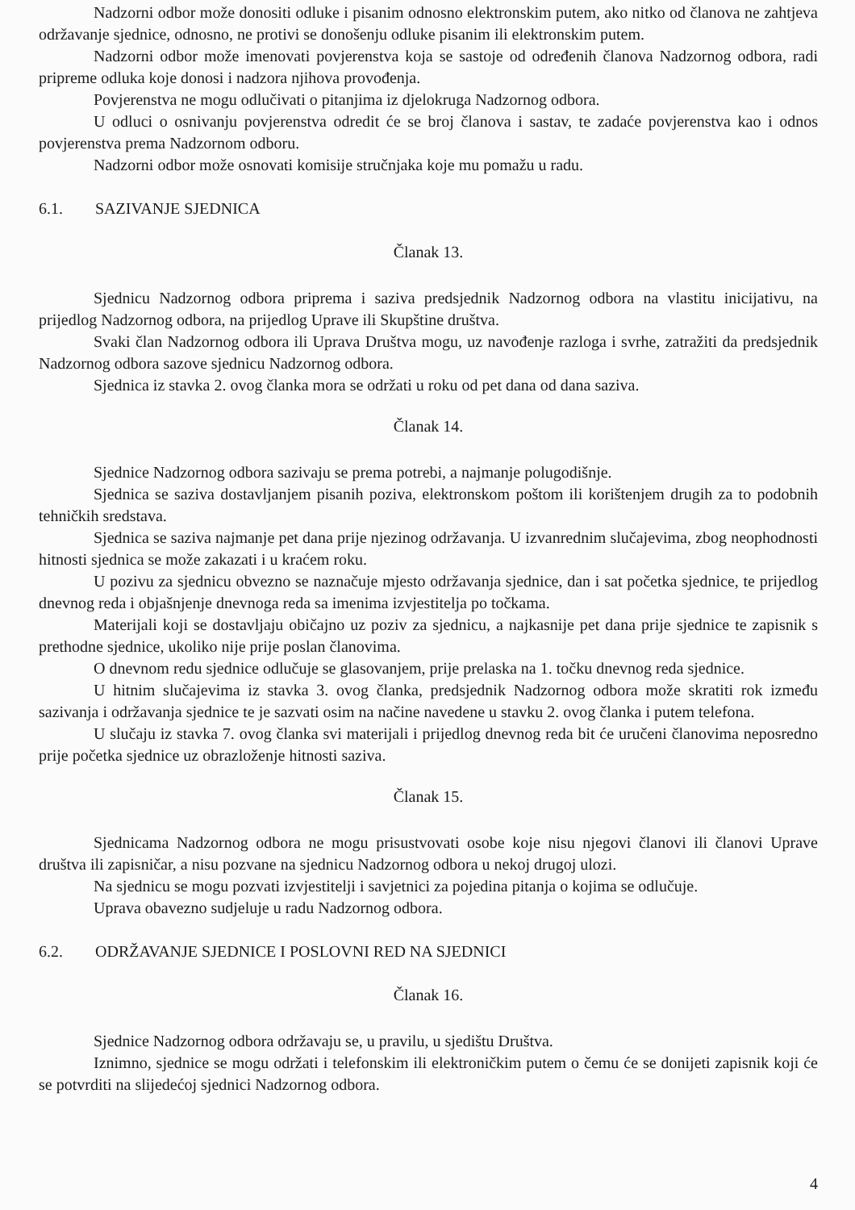Nadzorni odbor može donositi odluke i pisanim odnosno elektronskim putem, ako nitko od članova ne zahtjeva održavanje sjednice, odnosno, ne protivi se donošenju odluke pisanim ili elektronskim putem.
Nadzorni odbor može imenovati povjerenstva koja se sastoje od određenih članova Nadzornog odbora, radi pripreme odluka koje donosi i nadzora njihova provođenja.
Povjerenstva ne mogu odlučivati o pitanjima iz djelokruga Nadzornog odbora.
U odluci o osnivanju povjerenstva odredit će se broj članova i sastav, te zadaće povjerenstva kao i odnos povjerenstva prema Nadzornom odboru.
Nadzorni odbor može osnovati komisije stručnjaka koje mu pomažu u radu.
6.1. SAZIVANJE SJEDNICA
Članak 13.
Sjednicu Nadzornog odbora priprema i saziva predsjednik Nadzornog odbora na vlastitu inicijativu, na prijedlog Nadzornog odbora, na prijedlog Uprave ili Skupštine društva.
Svaki član Nadzornog odbora ili Uprava Društva mogu, uz navođenje razloga i svrhe, zatražiti da predsjednik Nadzornog odbora sazove sjednicu Nadzornog odbora.
Sjednica iz stavka 2. ovog članka mora se održati u roku od pet dana od dana saziva.
Članak 14.
Sjednice Nadzornog odbora sazivaju se prema potrebi, a najmanje polugodišnje.
Sjednica se saziva dostavljanjem pisanih poziva, elektronskom poštom ili korištenjem drugih za to podobnih tehničkih sredstava.
Sjednica se saziva najmanje pet dana prije njezinog održavanja. U izvanrednim slučajevima, zbog neophodnosti hitnosti sjednica se može zakazati i u kraćem roku.
U pozivu za sjednicu obvezno se naznačuje mjesto održavanja sjednice, dan i sat početka sjednice, te prijedlog dnevnog reda i objašnjenje dnevnoga reda sa imenima izvjestitelja po točkama.
Materijali koji se dostavljaju običajno uz poziv za sjednicu, a najkasnije pet dana prije sjednice te zapisnik s prethodne sjednice, ukoliko nije prije poslan članovima.
O dnevnom redu sjednice odlučuje se glasovanjem, prije prelaska na 1. točku dnevnog reda sjednice.
U hitnim slučajevima iz stavka 3. ovog članka, predsjednik Nadzornog odbora može skratiti rok između sazivanja i održavanja sjednice te je sazvati osim na načine navedene u stavku 2. ovog članka i putem telefona.
U slučaju iz stavka 7. ovog članka svi materijali i prijedlog dnevnog reda bit će uručeni članovima neposredno prije početka sjednice uz obrazloženje hitnosti saziva.
Članak 15.
Sjednicama Nadzornog odbora ne mogu prisustvovati osobe koje nisu njegovi članovi ili članovi Uprave društva ili zapisničar, a nisu pozvane na sjednicu Nadzornog odbora u nekoj drugoj ulozi.
Na sjednicu se mogu pozvati izvjestitelji i savjetnici za pojedina pitanja o kojima se odlučuje.
Uprava obavezno sudjeluje u radu Nadzornog odbora.
6.2. ODRŽAVANJE SJEDNICE I POSLOVNI RED NA SJEDNICI
Članak 16.
Sjednice Nadzornog odbora održavaju se, u pravilu, u sjedištu Društva.
Iznimno, sjednice se mogu održati i telefonskim ili elektroničkim putem o čemu će se donijeti zapisnik koji će se potvrditi na slijedećoj sjednici Nadzornog odbora.
4